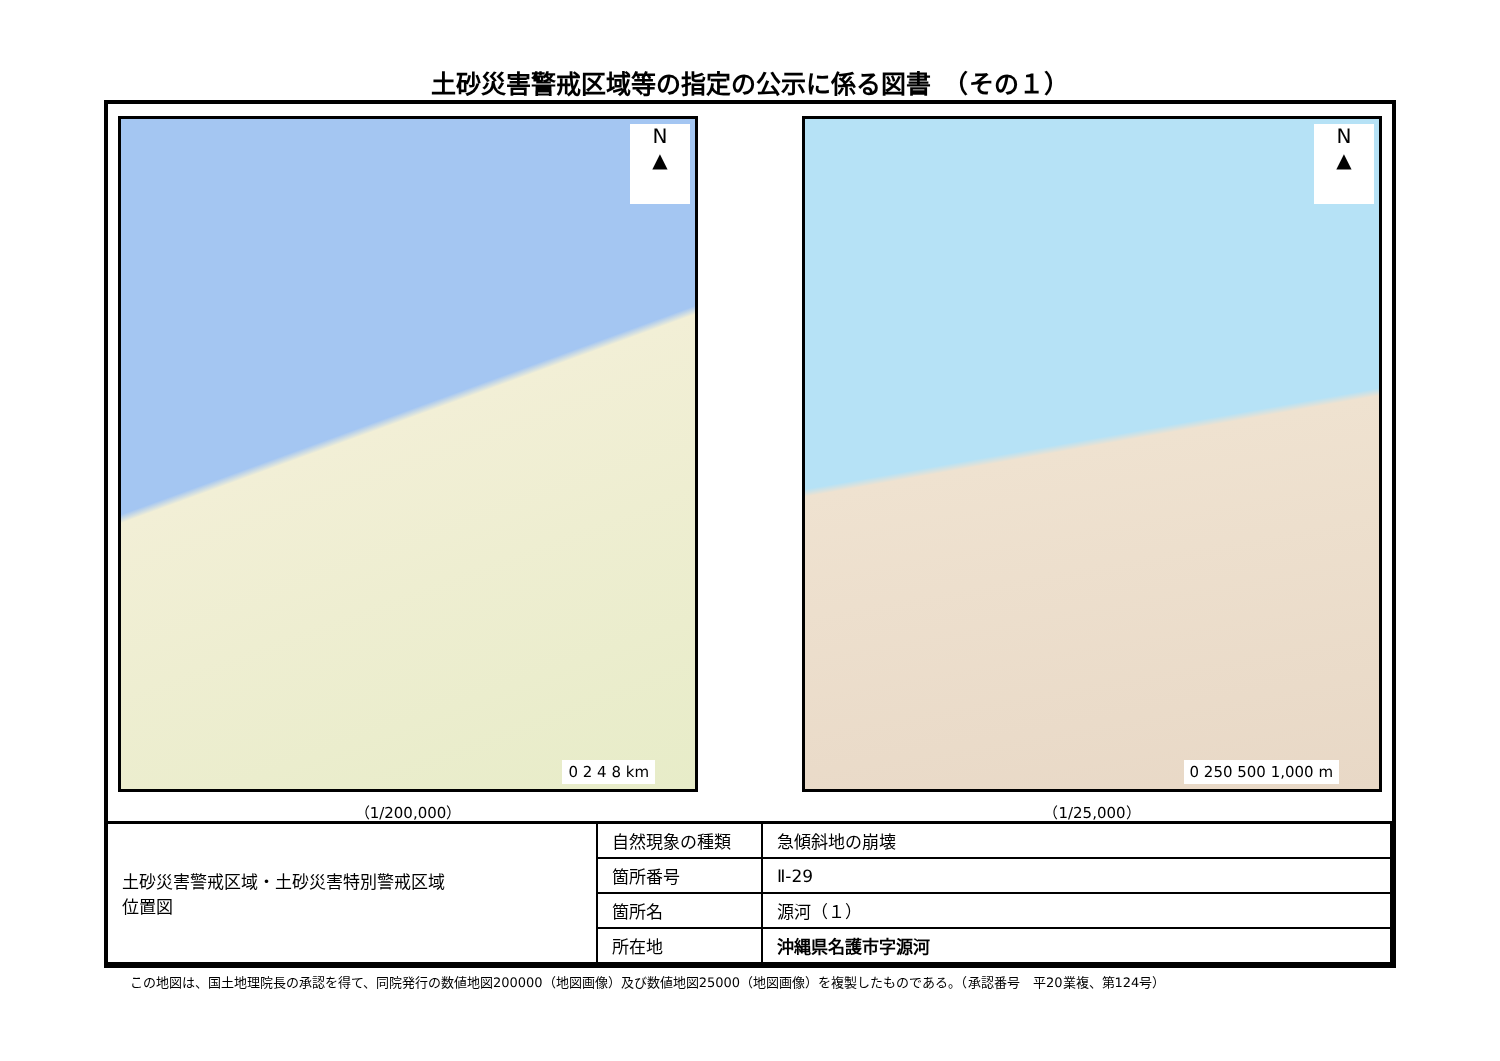土砂災害警戒区域等の指定の公示に係る図書　（その１）
N
▲
0 2 4 8 km
（1/200,000）
N
▲
0 250 500 1,000 m
（1/25,000）
| 土砂災害警戒区域・土砂災害特別警戒区域 位置図 | 自然現象の種類 | 急傾斜地の崩壊 |
| | 箇所番号 | Ⅱ-29 |
| | 箇所名 | 源河（１） |
| | 所在地 | 沖縄県名護市字源河 |
この地図は、国土地理院長の承認を得て、同院発行の数値地図200000（地図画像）及び数値地図25000（地図画像）を複製したものである。（承認番号　平20業複、第124号）